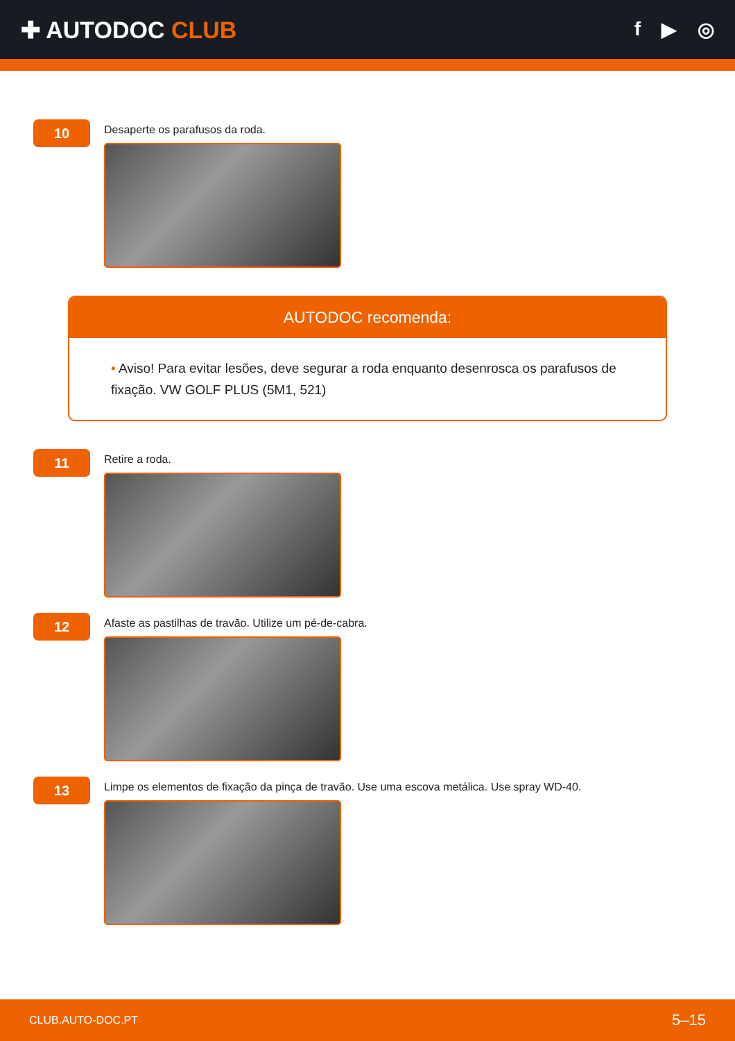✚ AUTODOC CLUB
f ▶ ◎
10
Desaperte os parafusos da roda.
AUTODOC recomenda:
• Aviso! Para evitar lesões, deve segurar a roda enquanto desenrosca os parafusos de fixação. VW GOLF PLUS (5M1, 521)
11
Retire a roda.
12
Afaste as pastilhas de travão. Utilize um pé-de-cabra.
13
Limpe os elementos de fixação da pinça de travão. Use uma escova metálica. Use spray WD-40.
CLUB.AUTO-DOC.PT 5–15